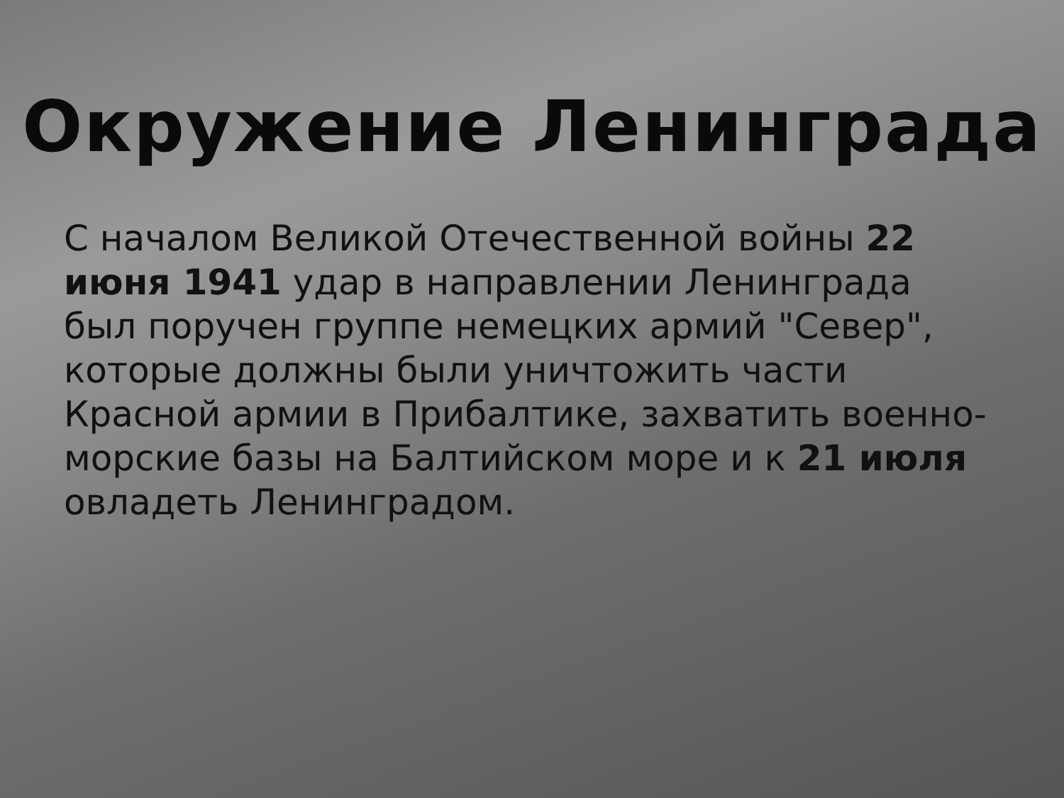Окружение Ленинграда
С началом Великой Отечественной войны 22 июня 1941 удар в направлении Ленинграда был поручен группе немецких армий "Север", которые должны были уничтожить части Красной армии в Прибалтике, захватить военно-морские базы на Балтийском море и к 21 июля овладеть Ленинградом.